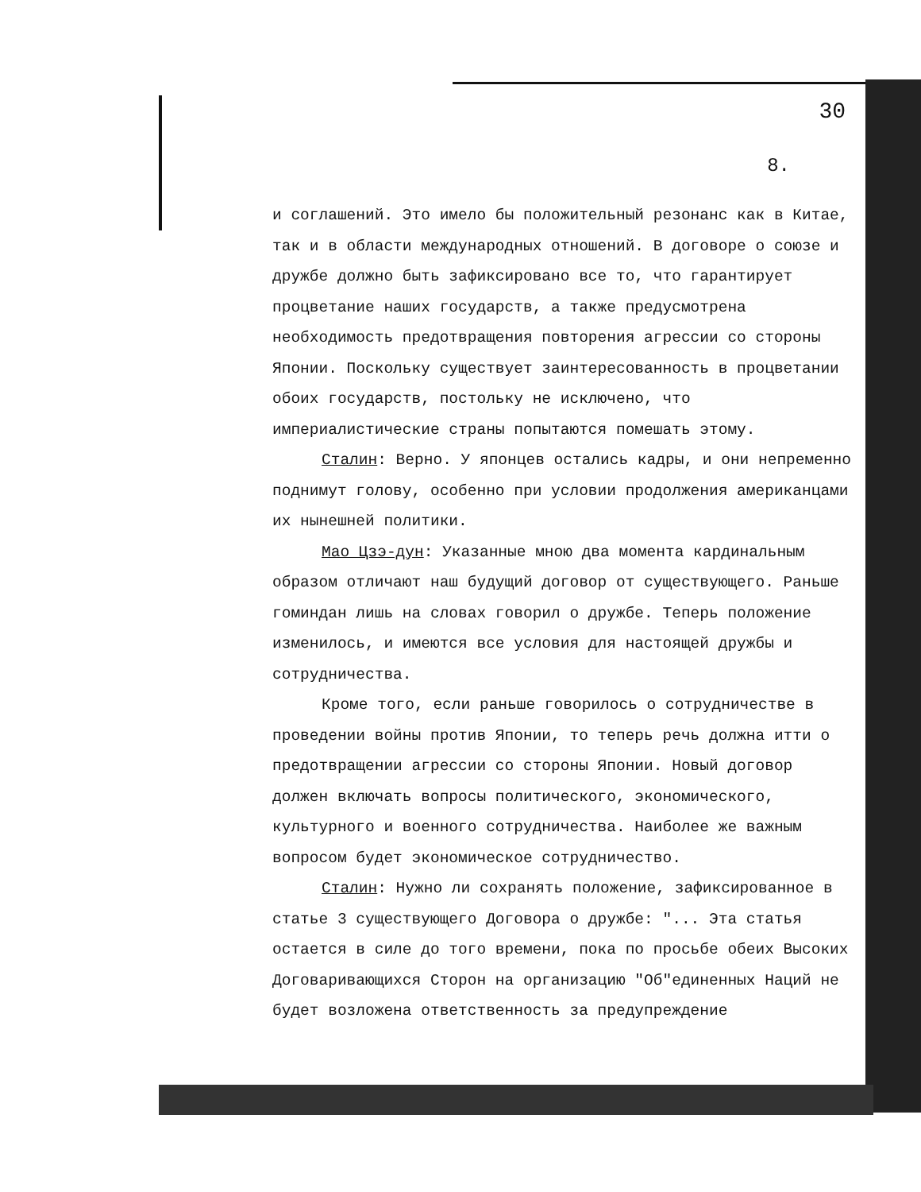30
8.
и соглашений. Это имело бы положительный резонанс как в Китае, так и в области международных отношений. В договоре о союзе и дружбе должно быть зафиксировано все то, что гарантирует процветание наших государств, а также предусмотрена необходимость предотвращения повторения агрессии со стороны Японии. Поскольку существует заинтересованность в процветании обоих государств, постольку не исключено, что империалистические страны попытаются помешать этому.
Сталин: Верно. У японцев остались кадры, и они непременно поднимут голову, особенно при условии продолжения американцами их нынешней политики.
Мао Цзэ-дун: Указанные мною два момента кардинальным образом отличают наш будущий договор от существующего. Раньше гоминдан лишь на словах говорил о дружбе. Теперь положение изменилось, и имеются все условия для настоящей дружбы и сотрудничества.
Кроме того, если раньше говорилось о сотрудничестве в проведении войны против Японии, то теперь речь должна итти о предотвращении агрессии со стороны Японии. Новый договор должен включать вопросы политического, экономического, культурного и военного сотрудничества. Наиболее же важным вопросом будет экономическое сотрудничество.
Сталин: Нужно ли сохранять положение, зафиксированное в статье 3 существующего Договора о дружбе: "... Эта статья остается в силе до того времени, пока по просьбе обеих Высоких Договаривающихся Сторон на организацию "Об"единенных Наций не будет возложена ответственность за предупреждение